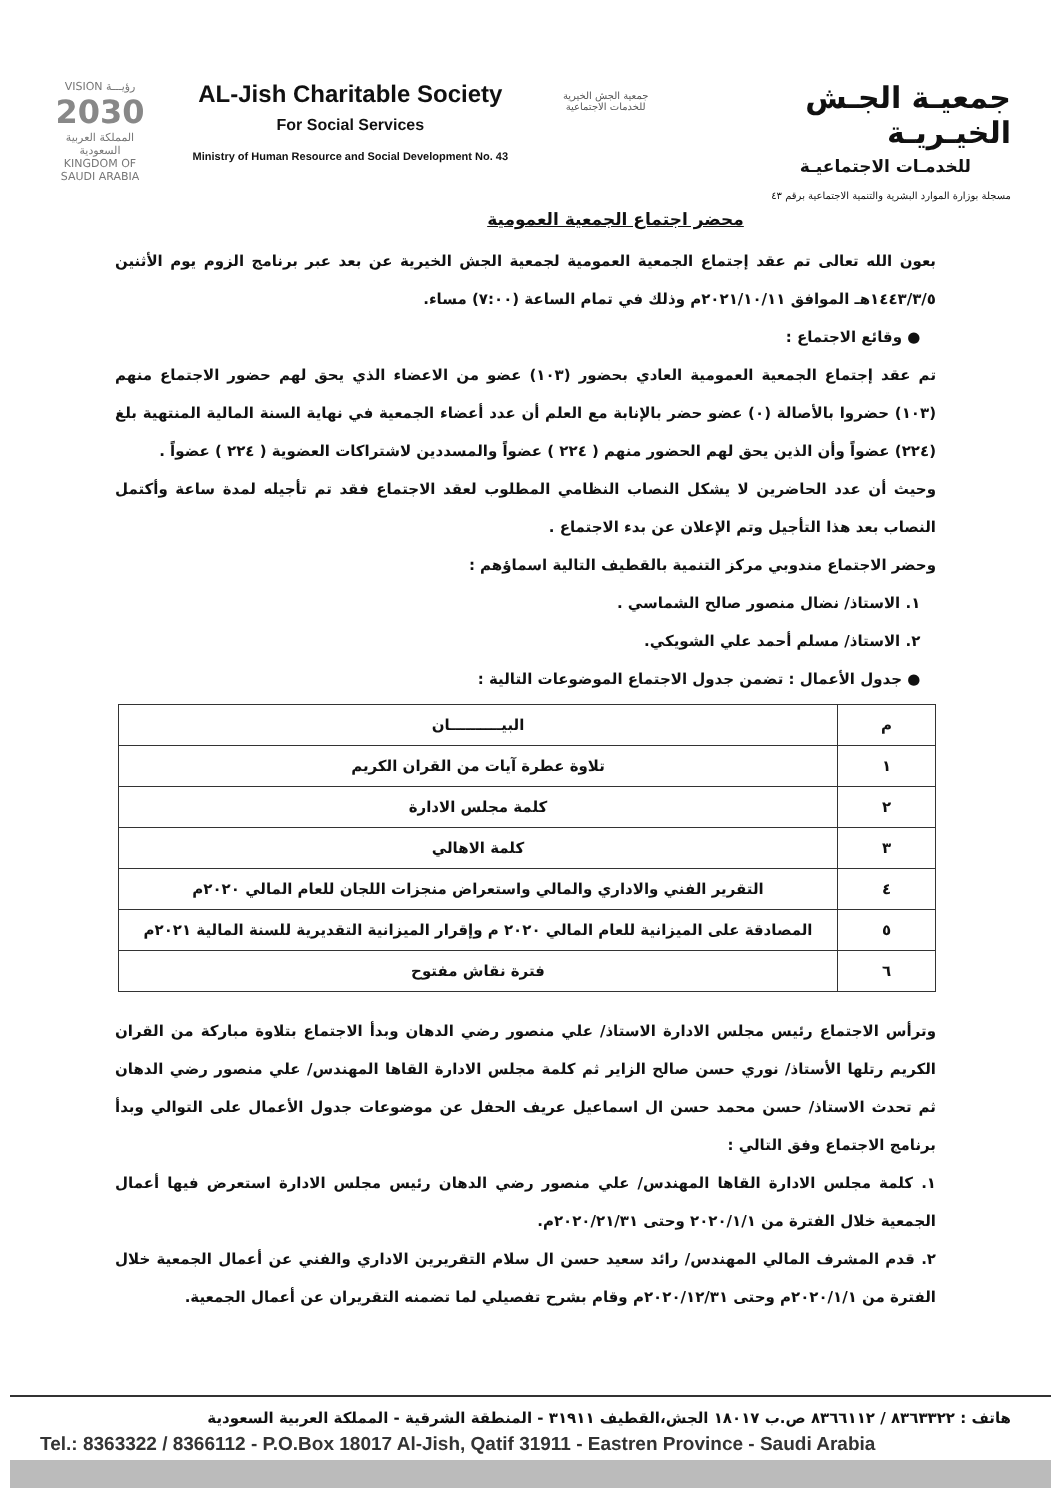VISION رؤيـــة
2030
المملكة العربية السعودية
KINGDOM OF SAUDI ARABIA
AL-Jish Charitable Society
For Social Services
Ministry of Human Resource and Social Development No. 43
جمعية الجش الخيرية
للخدمات الاجتماعية
جمعيـة الجـش الخيـريـة
للخدمـات الاجتماعيـة
مسجلة بوزارة الموارد البشرية والتنمية الاجتماعية برقم ٤٣
محضر اجتماع الجمعية العمومية
بعون الله تعالى تم عقد إجتماع الجمعية العمومية لجمعية الجش الخيرية عن بعد عبر برنامج الزوم يوم الأثنين ١٤٤٣/٣/٥هـ الموافق ٢٠٢١/١٠/١١م وذلك في تمام الساعة (٧:٠٠) مساء.
● وقائع الاجتماع :
تم عقد إجتماع الجمعية العمومية العادي بحضور (١٠٣) عضو من الاعضاء الذي يحق لهم حضور الاجتماع منهم (١٠٣) حضروا بالأصالة (٠) عضو حضر بالإنابة مع العلم أن عدد أعضاء الجمعية في نهاية السنة المالية المنتهية بلغ (٢٢٤) عضواً وأن الذين يحق لهم الحضور منهم ( ٢٢٤ ) عضواً والمسددين لاشتراكات العضوية ( ٢٢٤ ) عضواً .
وحيث أن عدد الحاضرين لا يشكل النصاب النظامي المطلوب لعقد الاجتماع فقد تم تأجيله لمدة ساعة وأكتمل النصاب بعد هذا التأجيل وتم الإعلان عن بدء الاجتماع .
وحضر الاجتماع مندوبي مركز التنمية بالقطيف التالية اسماؤهم :
١. الاستاذ/ نضال منصور صالح الشماسي .
٢. الاستاذ/ مسلم أحمد علي الشويكي.
● جدول الأعمال : تضمن جدول الاجتماع الموضوعات التالية :
| م | البيــــــــــان |
| --- | --- |
| ١ | تلاوة عطرة آيات من القران الكريم |
| ٢ | كلمة مجلس الادارة |
| ٣ | كلمة الاهالي |
| ٤ | التقرير الفني والاداري والمالي واستعراض منجزات اللجان للعام المالي ٢٠٢٠م |
| ٥ | المصادقة على الميزانية للعام المالي ٢٠٢٠ م وإقرار الميزانية التقديرية للسنة المالية ٢٠٢١م |
| ٦ | فترة نقاش مفتوح |
وترأس الاجتماع رئيس مجلس الادارة الاستاذ/ علي منصور رضي الدهان وبدأ الاجتماع بتلاوة مباركة من القران الكريم رتلها الأستاذ/ نوري حسن صالح الزاير ثم كلمة مجلس الادارة القاها المهندس/ علي منصور رضي الدهان ثم تحدث الاستاذ/ حسن محمد حسن ال اسماعيل عريف الحفل عن موضوعات جدول الأعمال على التوالي وبدأ برنامج الاجتماع وفق التالي :
١. كلمة مجلس الادارة القاها المهندس/ علي منصور رضي الدهان رئيس مجلس الادارة استعرض فيها أعمال الجمعية خلال الفترة من ٢٠٢٠/١/١ وحتى ٢٠٢٠/٢١/٣١م.
٢. قدم المشرف المالي المهندس/ رائد سعيد حسن ال سلام التقريرين الاداري والفني عن أعمال الجمعية خلال الفترة من ٢٠٢٠/١/١م وحتى ٢٠٢٠/١٢/٣١م وقام بشرح تفصيلي لما تضمنه التقريران عن أعمال الجمعية.
هاتف : ٨٣٦٣٣٢٢ / ٨٣٦٦١١٢ ص.ب ١٨٠١٧ الجش،القطيف ٣١٩١١ - المنطقة الشرقية - المملكة العربية السعودية
Tel.: 8363322 / 8366112 - P.O.Box 18017 Al-Jish, Qatif 31911 - Eastren Province - Saudi Arabia